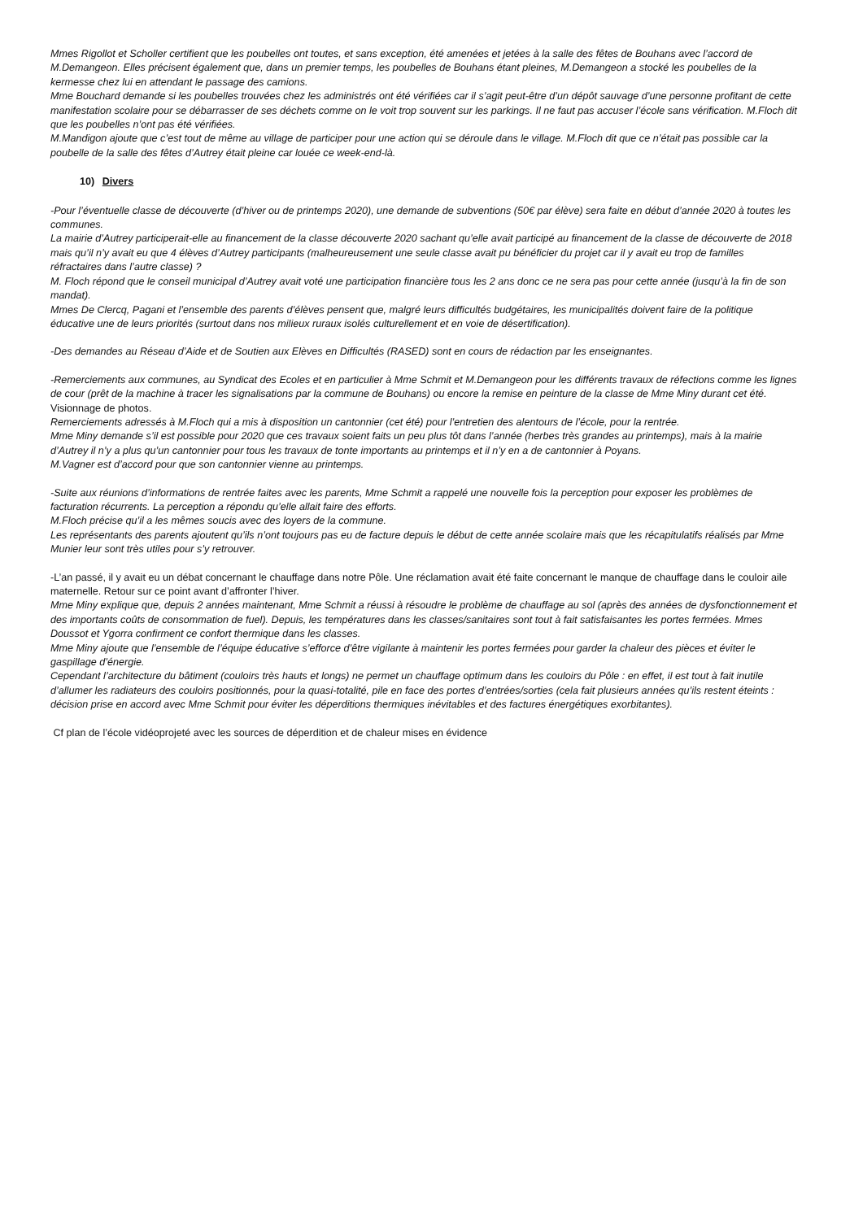Mmes Rigollot et Scholler certifient que les poubelles ont toutes, et sans exception, été amenées et jetées à la salle des fêtes de Bouhans avec l’accord de M.Demangeon. Elles précisent également que, dans un premier temps, les poubelles de Bouhans étant pleines, M.Demangeon a stocké les poubelles de la kermesse chez lui en attendant le passage des camions.
Mme Bouchard demande si les poubelles trouvées chez les administrés ont été vérifiées car il s’agit peut-être d’un dépôt sauvage d’une personne profitant de cette manifestation scolaire pour se débarrasser de ses déchets comme on le voit trop souvent sur les parkings. Il ne faut pas accuser l’école sans vérification. M.Floch dit que les poubelles n’ont pas été vérifiées.
M.Mandigon ajoute que c’est tout de même au village de participer pour une action qui se déroule dans le village. M.Floch dit que ce n’était pas possible car la poubelle de la salle des fêtes d’Autrey était pleine car louée ce week-end-là.
10) Divers
-Pour l’éventuelle classe de découverte (d’hiver ou de printemps 2020), une demande de subventions (50€ par élève) sera faite en début d’année 2020 à toutes les communes.
La mairie d’Autrey participerait-elle au financement de la classe découverte 2020 sachant qu’elle avait participé au financement de la classe de découverte de 2018 mais qu’il n’y avait eu que 4 élèves d’Autrey participants (malheureusement une seule classe avait pu bénéficier du projet car il y avait eu trop de familles réfractaires dans l’autre classe) ?
M. Floch répond que le conseil municipal d’Autrey avait voté une participation financière tous les 2 ans donc ce ne sera pas pour cette année (jusqu’à la fin de son mandat).
Mmes De Clercq, Pagani et l’ensemble des parents d’élèves pensent que, malgré leurs difficultés budgétaires, les municipalités doivent faire de la politique éducative une de leurs priorités (surtout dans nos milieux ruraux isolés culturellement et en voie de désertification).
-Des demandes au Réseau d’Aide et de Soutien aux Elèves en Difficultés (RASED) sont en cours de rédaction par les enseignantes.
-Remerciements aux communes, au Syndicat des Ecoles et en particulier à Mme Schmit et M.Demangeon pour les différents travaux de réfections comme les lignes de cour (prêt de la machine à tracer les signalisations par la commune de Bouhans) ou encore la remise en peinture de la classe de Mme Miny durant cet été. Visionnage de photos.
Remerciements adressés à M.Floch qui a mis à disposition un cantonnier (cet été) pour l’entretien des alentours de l’école, pour la rentrée.
Mme Miny demande s’il est possible pour 2020 que ces travaux soient faits un peu plus tôt dans l’année (herbes très grandes au printemps), mais à la mairie d’Autrey il n’y a plus qu’un cantonnier pour tous les travaux de tonte importants au printemps et il n’y en a de cantonnier à Poyans.
M.Vagner est d’accord pour que son cantonnier vienne au printemps.
-Suite aux réunions d’informations de rentrée faites avec les parents, Mme Schmit a rappelé une nouvelle fois la perception pour exposer les problèmes de facturation récurrents. La perception a répondu qu’elle allait faire des efforts.
M.Floch précise qu’il a les mêmes soucis avec des loyers de la commune.
Les représentants des parents ajoutent qu’ils n’ont toujours pas eu de facture depuis le début de cette année scolaire mais que les récapitulatifs réalisés par Mme Munier leur sont très utiles pour s’y retrouver.
-L’an passé, il y avait eu un débat concernant le chauffage dans notre Pôle. Une réclamation avait été faite concernant le manque de chauffage dans le couloir aile maternelle. Retour sur ce point avant d’affronter l’hiver.
Mme Miny explique que, depuis 2 années maintenant, Mme Schmit a réussi à résoudre le problème de chauffage au sol (après des années de dysfonctionnement et des importants coûts de consommation de fuel). Depuis, les températures dans les classes/sanitaires sont tout à fait satisfaisantes les portes fermées. Mmes Doussot et Ygorra confirment ce confort thermique dans les classes.
Mme Miny ajoute que l’ensemble de l’équipe éducative s’efforce d’être vigilante à maintenir les portes fermées pour garder la chaleur des pièces et éviter le gaspillage d’énergie.
Cependant l’architecture du bâtiment (couloirs très hauts et longs) ne permet un chauffage optimum dans les couloirs du Pôle : en effet, il est tout à fait inutile d’allumer les radiateurs des couloirs positionnés, pour la quasi-totalité, pile en face des portes d’entrées/sorties (cela fait plusieurs années qu’ils restent éteints : décision prise en accord avec Mme Schmit pour éviter les déperditions thermiques inévitables et des factures énergétiques exorbitantes).
Cf plan de l’école vidéoprojeté avec les sources de déperdition et de chaleur mises en évidence